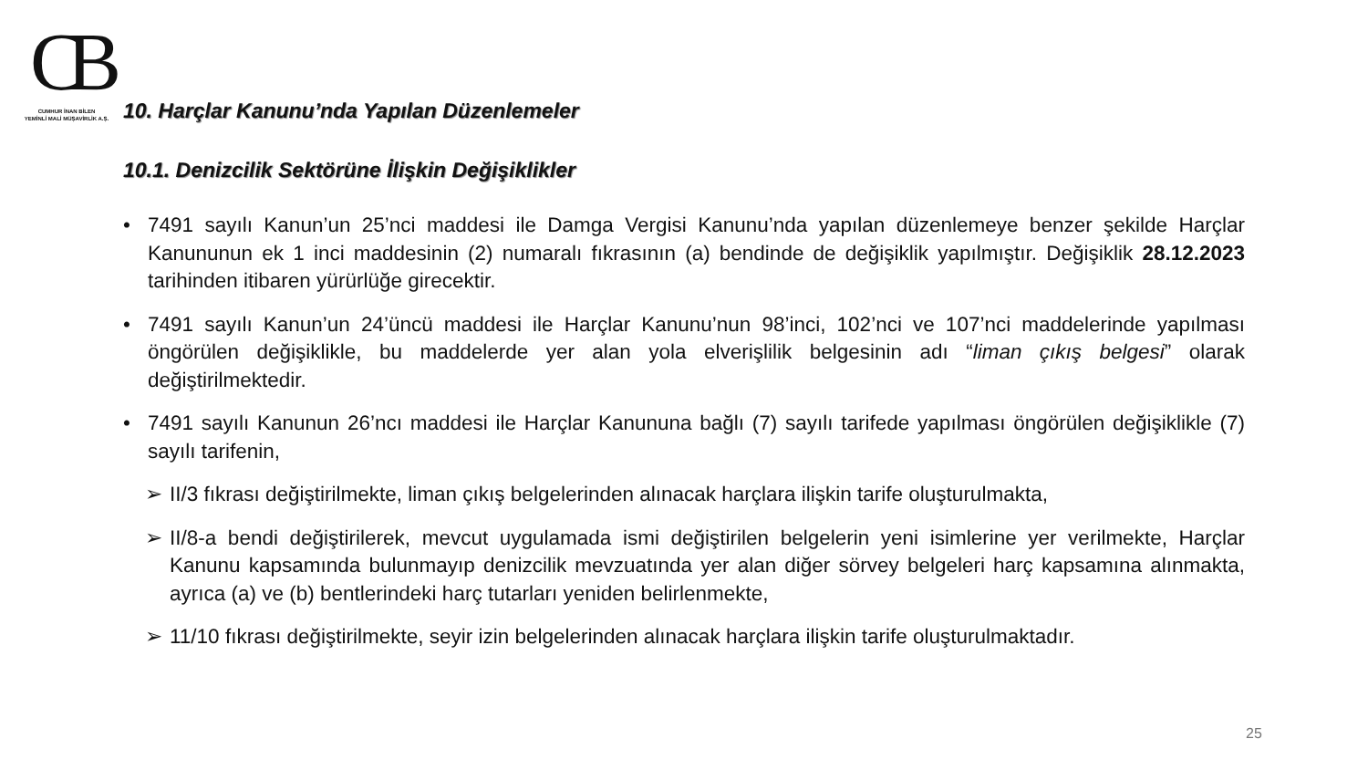CB
CUMHUR İNAN BİLEN
YEMİNLİ MALİ MÜŞAVİRLİK A.Ş.
10. Harçlar Kanunu’nda Yapılan Düzenlemeler
10.1. Denizcilik Sektörüne İlişkin Değişiklikler
• 7491 sayılı Kanun’un 25’nci maddesi ile Damga Vergisi Kanunu’nda yapılan düzenlemeye benzer şekilde Harçlar Kanununun ek 1 inci maddesinin (2) numaralı fıkrasının (a) bendinde de değişiklik yapılmıştır. Değişiklik 28.12.2023 tarihinden itibaren yürürlüğe girecektir.
• 7491 sayılı Kanun’un 24’üncü maddesi ile Harçlar Kanunu’nun 98’inci, 102’nci ve 107’nci maddelerinde yapılması öngörülen değişiklikle, bu maddelerde yer alan yola elverişlilik belgesinin adı “liman çıkış belgesi” olarak değiştirilmektedir.
• 7491 sayılı Kanunun 26’ncı maddesi ile Harçlar Kanununa bağlı (7) sayılı tarifede yapılması öngörülen değişiklikle (7) sayılı tarifenin,
➢ II/3 fıkrası değiştirilmekte, liman çıkış belgelerinden alınacak harçlara ilişkin tarife oluşturulmakta,
➢ II/8-a bendi değiştirilerek, mevcut uygulamada ismi değiştirilen belgelerin yeni isimlerine yer verilmekte, Harçlar Kanunu kapsamında bulunmayıp denizcilik mevzuatında yer alan diğer sörvey belgeleri harç kapsamına alınmakta, ayrıca (a) ve (b) bentlerindeki harç tutarları yeniden belirlenmekte,
➢ 11/10 fıkrası değiştirilmekte, seyir izin belgelerinden alınacak harçlara ilişkin tarife oluşturulmaktadır.
25